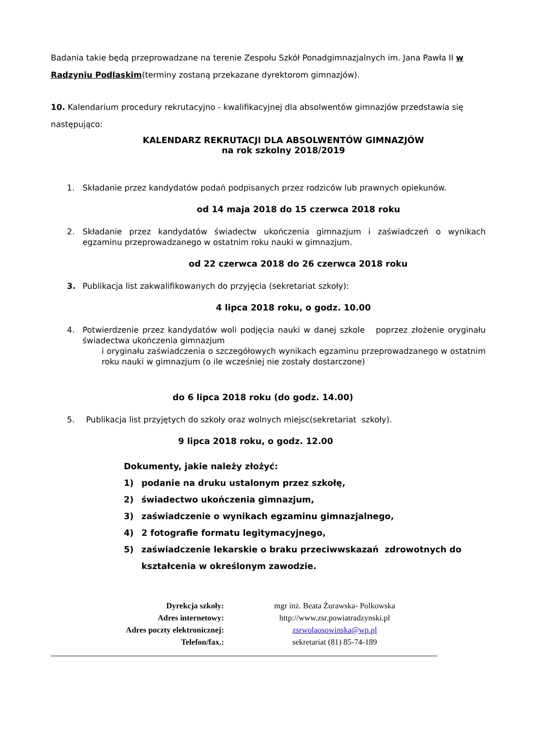Badania takie będą przeprowadzane na terenie Zespołu Szkół Ponadgimnazjalnych im. Jana Pawła II w Radzyniu Podlaskim(terminy zostaną przekazane dyrektorom gimnazjów).
10. Kalendarium procedury rekrutacyjno - kwalifikacyjnej dla absolwentów gimnazjów przedstawia się następująco:
KALENDARZ REKRUTACJI DLA ABSOLWENTÓW GIMNAZJÓW
na rok szkolny 2018/2019
1. Składanie przez kandydatów podań podpisanych przez rodziców lub prawnych opiekunów.
od 14 maja 2018 do 15 czerwca 2018 roku
2. Składanie przez kandydatów świadectw ukończenia gimnazjum i zaświadczeń o wynikach egzaminu przeprowadzanego w ostatnim roku nauki w gimnazjum.
od 22 czerwca 2018 do 26 czerwca 2018 roku
3. Publikacja list zakwalifikowanych do przyjęcia (sekretariat szkoły):
4 lipca 2018 roku, o godz. 10.00
4. Potwierdzenie przez kandydatów woli podjęcia nauki w danej szkole poprzez złożenie oryginału świadectwa ukończenia gimnazjum
i oryginału zaświadczenia o szczegółowych wynikach egzaminu przeprowadzanego w ostatnim roku nauki w gimnazjum (o ile wcześniej nie zostały dostarczone)
do 6 lipca 2018 roku (do godz. 14.00)
5. Publikacja list przyjętych do szkoły oraz wolnych miejsc(sekretariat szkoły).
9 lipca 2018 roku, o godz. 12.00
Dokumenty, jakie należy złożyć:
1) podanie na druku ustalonym przez szkołę,
2) świadectwo ukończenia gimnazjum,
3) zaświadczenie o wynikach egzaminu gimnazjalnego,
4) 2 fotografie formatu legitymacyjnego,
5) zaświadczenie lekarskie o braku przeciwwskazań zdrowotnych do kształcenia w określonym zawodzie.
| Dyrekcja szkoły: | mgr inż. Beata Żurawska- Polkowska |
| Adres internetowy: | http://www.zsr.powiatradzynski.pl |
| Adres poczty elektronicznej: | zsrwolaosowinska@wp.pl |
| Telefon/fax.: | sekretariat (81) 85-74-189 |